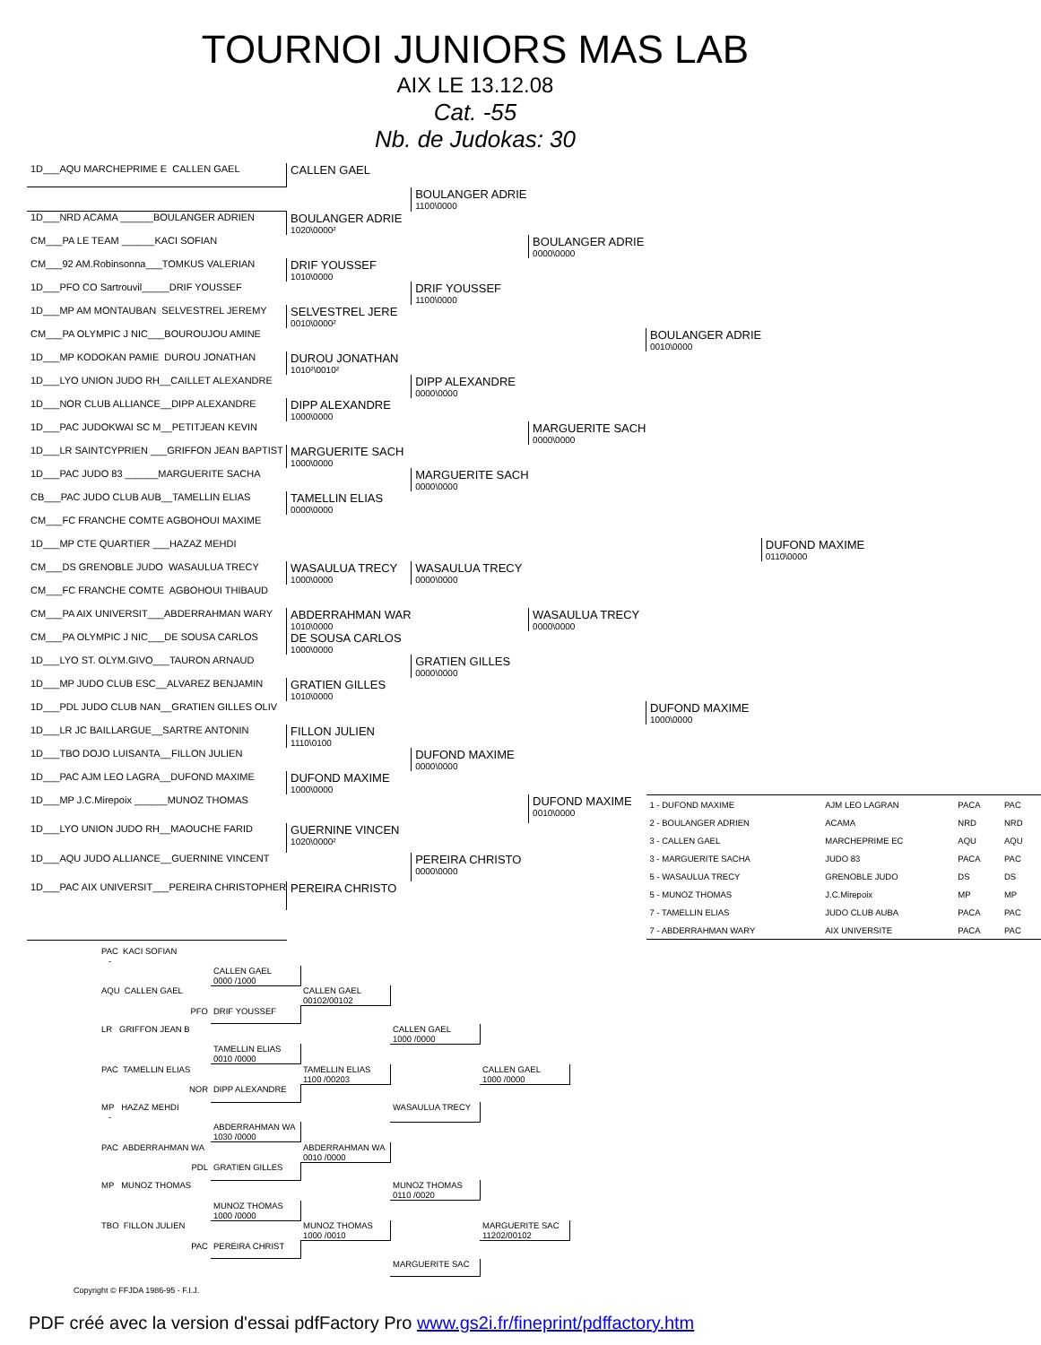TOURNOI JUNIORS MAS LAB
AIX LE 13.12.08
Cat. -55
Nb. de Judokas: 30
| 1D___AQU MARCHEPRIME E CALLEN GAEL | CALLEN GAEL | | | | |
| | | BOULANGER ADRIE 1100\0000 | | | |
| 1D___NRD ACAMA ______BOULANGER ADRIEN | BOULANGER ADRIE 1020\0000² | | | | |
| CM___PA LE TEAM ______KACI SOFIAN | | | BOULANGER ADRIE 0000\0000 | | |
| CM___92 AM.Robinsonna___TOMKUS VALERIAN | DRIF YOUSSEF 1010\0000 | | | | |
| 1D___PFO CO Sartrouvil_____DRIF YOUSSEF | | DRIF YOUSSEF 1100\0000 | | | |
| 1D___MP AM MONTAUBAN SELVESTREL JEREMY | SELVESTREL JERE 0010\0000² | | | | |
| CM___PA OLYMPIC J NIC___BOUROUJOU AMINE | | | | BOULANGER ADRIE 0010\0000 | |
| 1D___MP KODOKAN PAMIE DUROU JONATHAN | DUROU JONATHAN 1010²\0010² | | | | |
| 1D___LYO UNION JUDO RH__CAILLET ALEXANDRE | | DIPP ALEXANDRE 0000\0000 | | | |
| 1D___NOR CLUB ALLIANCE__DIPP ALEXANDRE | DIPP ALEXANDRE 1000\0000 | | | | |
| 1D___PAC JUDOKWAI SC M__PETITJEAN KEVIN | | | MARGUERITE SACH 0000\0000 | | |
| 1D___LR SAINTCYPRIEN ___GRIFFON JEAN BAPTIST | MARGUERITE SACH 1000\0000 | | | | |
| 1D___PAC JUDO 83 ______MARGUERITE SACHA | | MARGUERITE SACH 0000\0000 | | | |
| CB___PAC JUDO CLUB AUB__TAMELLIN ELIAS | TAMELLIN ELIAS 0000\0000 | | | | |
| CM___FC FRANCHE COMTE AGBOHOUI MAXIME | | | | | |
| 1D___MP CTE QUARTIER ___HAZAZ MEHDI | | | | | DUFOND MAXIME 0110\0000 |
| CM___DS GRENOBLE JUDO WASAULUA TRECY | WASAULUA TRECY 1000\0000 | WASAULUA TRECY 0000\0000 | | | |
| CM___FC FRANCHE COMTE AGBOHOUI THIBAUD | | | | | |
| CM___PA AIX UNIVERSIT___ABDERRAHMAN WARY | ABDERRAHMAN WAR 1010\0000 | | WASAULUA TRECY 0000\0000 | | |
| CM___PA OLYMPIC J NIC___DE SOUSA CARLOS | DE SOUSA CARLOS 1000\0000 | | | | |
| 1D___LYO ST. OLYM.GIVO___TAURON ARNAUD | | GRATIEN GILLES 0000\0000 | | | |
| 1D___MP JUDO CLUB ESC__ALVAREZ BENJAMIN | GRATIEN GILLES 1010\0000 | | | | |
| 1D___PDL JUDO CLUB NAN__GRATIEN GILLES OLIV | | | | DUFOND MAXIME 1000\0000 | |
| 1D___LR JC BAILLARGUE__SARTRE ANTONIN | FILLON JULIEN 1110\0100 | | | | |
| 1D___TBO DOJO LUISANTA__FILLON JULIEN | | DUFOND MAXIME 0000\0000 | | | |
| 1D___PAC AJM LEO LAGRA__DUFOND MAXIME | DUFOND MAXIME 1000\0000 | | | | |
| 1D___MP J.C.Mirepoix ______MUNOZ THOMAS | | | DUFOND MAXIME 0010\0000 | / 1 - DUFOND MAXIME / AJM LEO LAGRAN / PACA / PAC / / 2 - BOULANGER ADRIEN / ACAMA / NRD / NRD / / 3 - CALLEN GAEL / MARCHEPRIME EC / AQU / AQU / / 3 - MARGUERITE SACHA / JUDO 83 / PACA / PAC / / 5 - WASAULUA TRECY / GRENOBLE JUDO / DS / DS / / 5 - MUNOZ THOMAS / J.C.Mirepoix / MP / MP / / 7 - TAMELLIN ELIAS / JUDO CLUB AUBA / PACA / PAC / / 7 - ABDERRAHMAN WARY / AIX UNIVERSITE / PACA / PAC / | |
| 1D___LYO UNION JUDO RH__MAOUCHE FARID | GUERNINE VINCEN 1020\0000² | | | | |
| 1D___AQU JUDO ALLIANCE__GUERNINE VINCENT | | PEREIRA CHRISTO 0000\0000 | | | |
| 1D___PAC AIX UNIVERSIT___PEREIRA CHRISTOPHER | PEREIRA CHRISTO | | | | |
| PAC KACI SOFIAN - | | | | |
| | CALLEN GAEL 0000 /1000 | | | |
| AQU CALLEN GAEL | | CALLEN GAEL 00102/00102 | | |
| PFO | DRIF YOUSSEF | | | |
| LR GRIFFON JEAN B | | | CALLEN GAEL 1000 /0000 | |
| | TAMELLIN ELIAS 0010 /0000 | | | |
| PAC TAMELLIN ELIAS | | TAMELLIN ELIAS 1100 /00203 | | CALLEN GAEL 1000 /0000 |
| NOR | DIPP ALEXANDRE | | | |
| MP HAZAZ MEHDI - | | | WASAULUA TRECY | |
| | ABDERRAHMAN WA 1030 /0000 | | | |
| PAC ABDERRAHMAN WA | | ABDERRAHMAN WA 0010 /0000 | | |
| PDL | GRATIEN GILLES | | | |
| MP MUNOZ THOMAS | | | MUNOZ THOMAS 0110 /0020 | |
| | MUNOZ THOMAS 1000 /0000 | | | |
| TBO FILLON JULIEN | | MUNOZ THOMAS 1000 /0010 | | MARGUERITE SAC 11202/00102 |
| PAC | PEREIRA CHRIST | | | |
| | | | MARGUERITE SAC | |
Copyright © FFJDA 1986-95 - F.I.J.
PDF créé avec la version d'essai pdfFactory Pro www.gs2i.fr/fineprint/pdffactory.htm